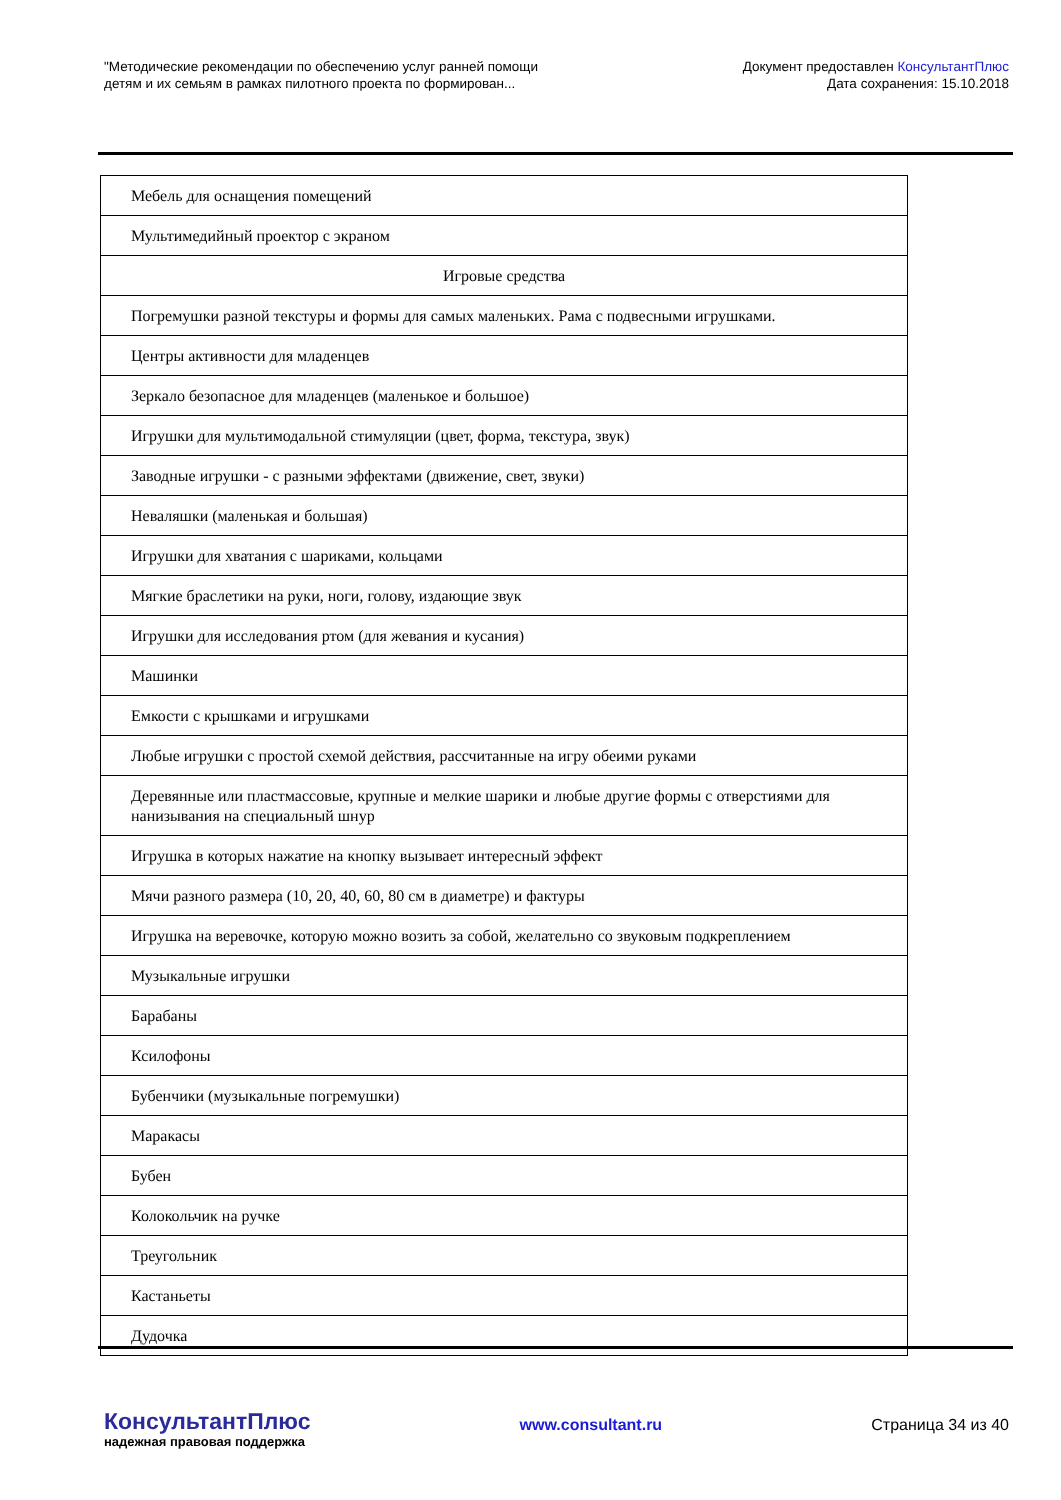"Методические рекомендации по обеспечению услуг ранней помощи
детям и их семьям в рамках пилотного проекта по формирован...
Документ предоставлен КонсультантПлюс
Дата сохранения: 15.10.2018
| Мебель для оснащения помещений |
| Мультимедийный проектор с экраном |
| Игровые средства |
| Погремушки разной текстуры и формы для самых маленьких. Рама с подвесными игрушками. |
| Центры активности для младенцев |
| Зеркало безопасное для младенцев (маленькое и большое) |
| Игрушки для мультимодальной стимуляции (цвет, форма, текстура, звук) |
| Заводные игрушки - с разными эффектами (движение, свет, звуки) |
| Неваляшки (маленькая и большая) |
| Игрушки для хватания с шариками, кольцами |
| Мягкие браслетики на руки, ноги, голову, издающие звук |
| Игрушки для исследования ртом (для жевания и кусания) |
| Машинки |
| Емкости с крышками и игрушками |
| Любые игрушки с простой схемой действия, рассчитанные на игру обеими руками |
| Деревянные или пластмассовые, крупные и мелкие шарики и любые другие формы с отверстиями для нанизывания на специальный шнур |
| Игрушка в которых нажатие на кнопку вызывает интересный эффект |
| Мячи разного размера (10, 20, 40, 60, 80 см в диаметре) и фактуры |
| Игрушка на веревочке, которую можно возить за собой, желательно со звуковым подкреплением |
| Музыкальные игрушки |
| Барабаны |
| Ксилофоны |
| Бубенчики (музыкальные погремушки) |
| Маракасы |
| Бубен |
| Колокольчик на ручке |
| Треугольник |
| Кастаньеты |
| Дудочка |
КонсультантПлюс
надежная правовая поддержка
www.consultant.ru Страница 34 из 40